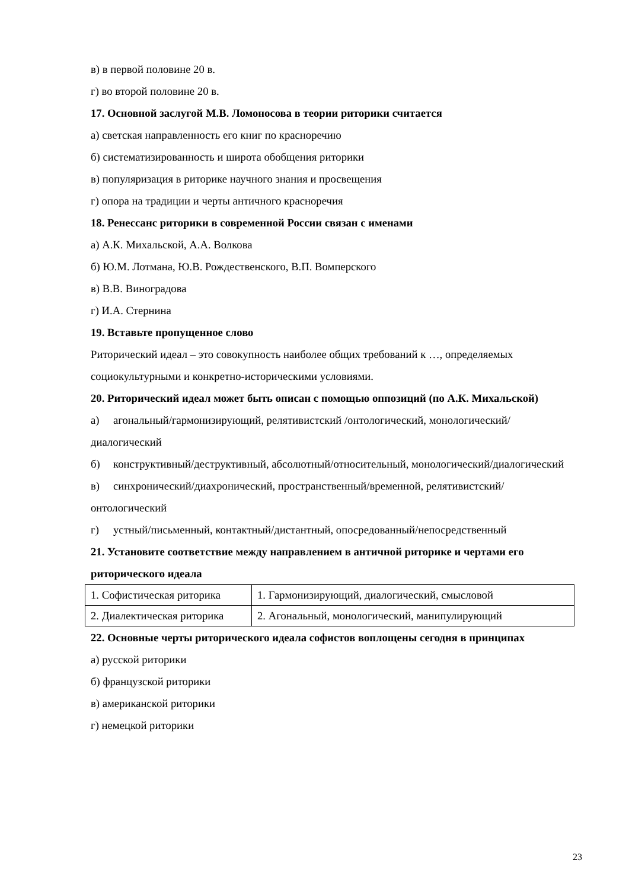в) в первой половине 20 в.
г) во второй половине 20 в.
17. Основной заслугой М.В. Ломоносова в теории риторики считается
а) светская направленность его книг по красноречию
б) систематизированность и широта обобщения риторики
в) популяризация в риторике научного знания и просвещения
г) опора на традиции и черты античного красноречия
18. Ренессанс риторики в современной России связан с именами
а) А.К. Михальской, А.А. Волкова
б) Ю.М. Лотмана, Ю.В. Рождественского, В.П. Вомперского
в) В.В. Виноградова
г) И.А. Стернина
19. Вставьте пропущенное слово
Риторический идеал – это совокупность наиболее общих требований к …, определяемых социокультурными и конкретно-историческими условиями.
20. Риторический идеал может быть описан с помощью оппозиций (по А.К. Михальской)
а) агональный/гармонизирующий, релятивистский /онтологический, монологический/диалогический
б) конструктивный/деструктивный, абсолютный/относительный, монологический/диалогический
в) синхронический/диахронический, пространственный/временной, релятивистский/онтологический
г) устный/письменный, контактный/дистантный, опосредованный/непосредственный
21. Установите соответствие между направлением в античной риторике и чертами его риторического идеала
| 1. Софистическая риторика | 1. Гармонизирующий, диалогический, смысловой |
| 2. Диалектическая риторика | 2. Агональный, монологический, манипулирующий |
22. Основные черты риторического идеала софистов воплощены сегодня в принципах
а) русской риторики
б) французской риторики
в) американской риторики
г) немецкой риторики
23